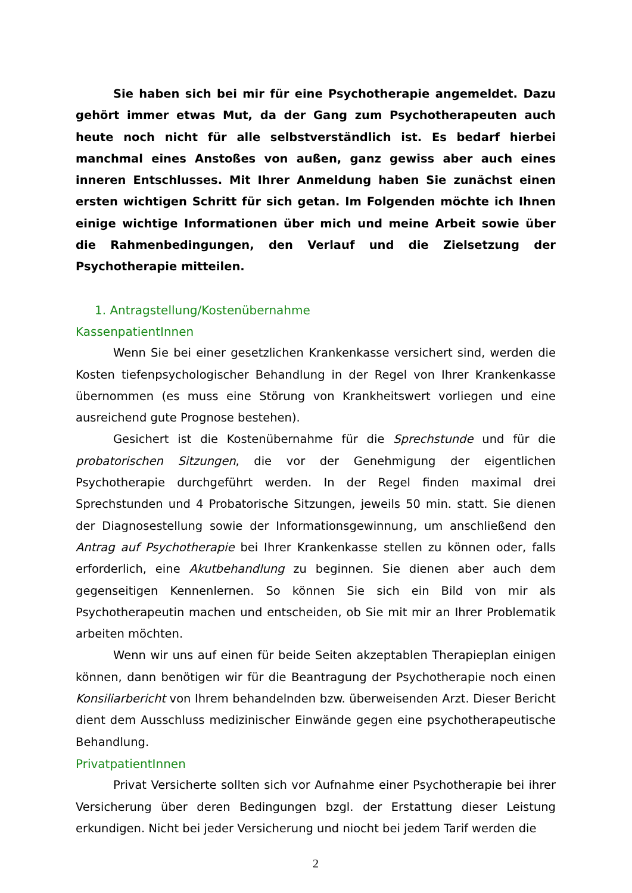Sie haben sich bei mir für eine Psychotherapie angemeldet. Dazu gehört immer etwas Mut, da der Gang zum Psychotherapeuten auch heute noch nicht für alle selbstverständlich ist. Es bedarf hierbei manchmal eines Anstoßes von außen, ganz gewiss aber auch eines inneren Entschlusses. Mit Ihrer Anmeldung haben Sie zunächst einen ersten wichtigen Schritt für sich getan. Im Folgenden möchte ich Ihnen einige wichtige Informationen über mich und meine Arbeit sowie über die Rahmenbedingungen, den Verlauf und die Zielsetzung der Psychotherapie mitteilen.
1. Antragstellung/Kostenübernahme
KassenpatientInnen
Wenn Sie bei einer gesetzlichen Krankenkasse versichert sind, werden die Kosten tiefenpsychologischer Behandlung in der Regel von Ihrer Krankenkasse übernommen (es muss eine Störung von Krankheitswert vorliegen und eine ausreichend gute Prognose bestehen).
Gesichert ist die Kostenübernahme für die Sprechstunde und für die probatorischen Sitzungen, die vor der Genehmigung der eigentlichen Psychotherapie durchgeführt werden. In der Regel finden maximal drei Sprechstunden und 4 Probatorische Sitzungen, jeweils 50 min. statt. Sie dienen der Diagnosestellung sowie der Informationsgewinnung, um anschließend den Antrag auf Psychotherapie bei Ihrer Krankenkasse stellen zu können oder, falls erforderlich, eine Akutbehandlung zu beginnen. Sie dienen aber auch dem gegenseitigen Kennenlernen. So können Sie sich ein Bild von mir als Psychotherapeutin machen und entscheiden, ob Sie mit mir an Ihrer Problematik arbeiten möchten.
Wenn wir uns auf einen für beide Seiten akzeptablen Therapieplan einigen können, dann benötigen wir für die Beantragung der Psychotherapie noch einen Konsiliarbericht von Ihrem behandelnden bzw. überweisenden Arzt. Dieser Bericht dient dem Ausschluss medizinischer Einwände gegen eine psychotherapeutische Behandlung.
PrivatpatientInnen
Privat Versicherte sollten sich vor Aufnahme einer Psychotherapie bei ihrer Versicherung über deren Bedingungen bzgl. der Erstattung dieser Leistung erkundigen. Nicht bei jeder Versicherung und niocht bei jedem Tarif werden die
2